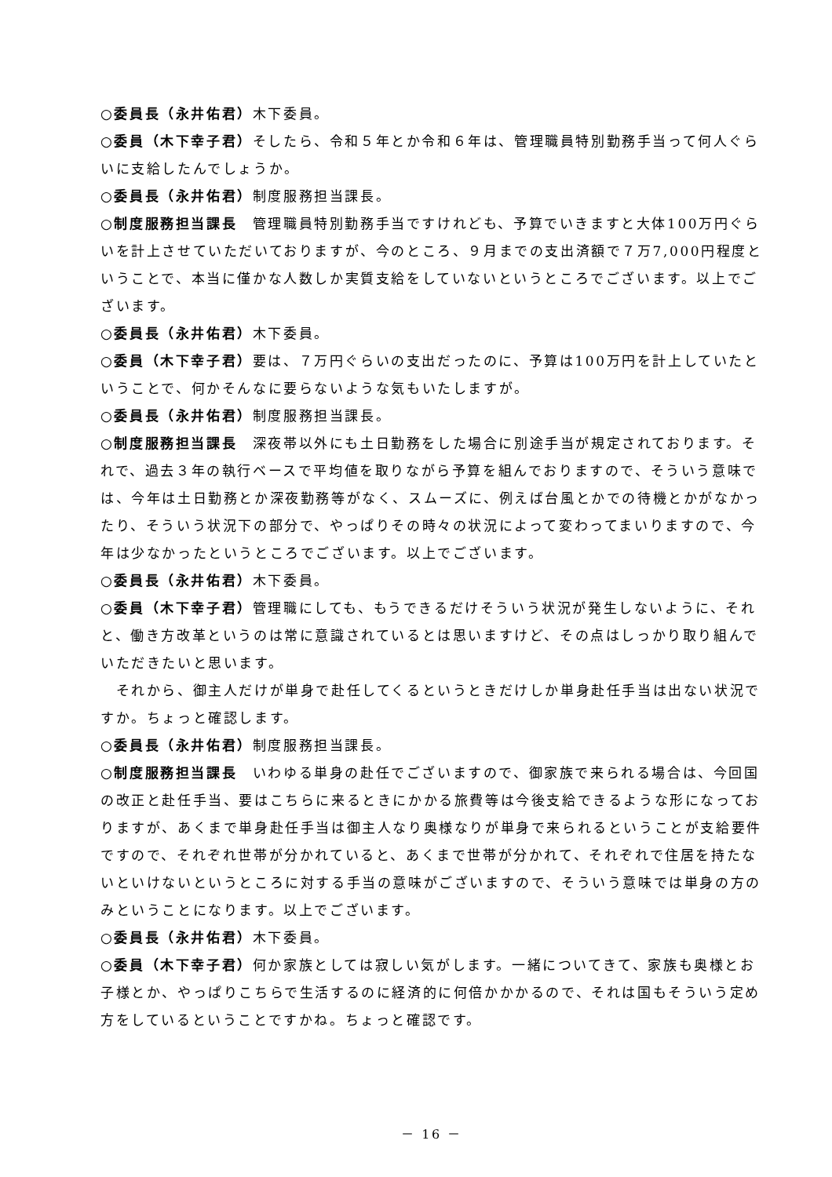○委員長（永井佑君）木下委員。
○委員（木下幸子君）そしたら、令和５年とか令和６年は、管理職員特別勤務手当って何人ぐらいに支給したんでしょうか。
○委員長（永井佑君）制度服務担当課長。
○制度服務担当課長　管理職員特別勤務手当ですけれども、予算でいきますと大体100万円ぐらいを計上させていただいておりますが、今のところ、９月までの支出済額で７万7,000円程度ということで、本当に僅かな人数しか実質支給をしていないというところでございます。以上でございます。
○委員長（永井佑君）木下委員。
○委員（木下幸子君）要は、７万円ぐらいの支出だったのに、予算は100万円を計上していたということで、何かそんなに要らないような気もいたしますが。
○委員長（永井佑君）制度服務担当課長。
○制度服務担当課長　深夜帯以外にも土日勤務をした場合に別途手当が規定されております。それで、過去３年の執行ベースで平均値を取りながら予算を組んでおりますので、そういう意味では、今年は土日勤務とか深夜勤務等がなく、スムーズに、例えば台風とかでの待機とかがなかったり、そういう状況下の部分で、やっぱりその時々の状況によって変わってまいりますので、今年は少なかったというところでございます。以上でございます。
○委員長（永井佑君）木下委員。
○委員（木下幸子君）管理職にしても、もうできるだけそういう状況が発生しないように、それと、働き方改革というのは常に意識されているとは思いますけど、その点はしっかり取り組んでいただきたいと思います。
　それから、御主人だけが単身で赴任してくるというときだけしか単身赴任手当は出ない状況ですか。ちょっと確認します。
○委員長（永井佑君）制度服務担当課長。
○制度服務担当課長　いわゆる単身の赴任でございますので、御家族で来られる場合は、今回国の改正と赴任手当、要はこちらに来るときにかかる旅費等は今後支給できるような形になっておりますが、あくまで単身赴任手当は御主人なり奥様なりが単身で来られるということが支給要件ですので、それぞれ世帯が分かれていると、あくまで世帯が分かれて、それぞれで住居を持たないといけないというところに対する手当の意味がございますので、そういう意味では単身の方のみということになります。以上でございます。
○委員長（永井佑君）木下委員。
○委員（木下幸子君）何か家族としては寂しい気がします。一緒についてきて、家族も奥様とお子様とか、やっぱりこちらで生活するのに経済的に何倍かかかるので、それは国もそういう定め方をしているということですかね。ちょっと確認です。
－ 16 －